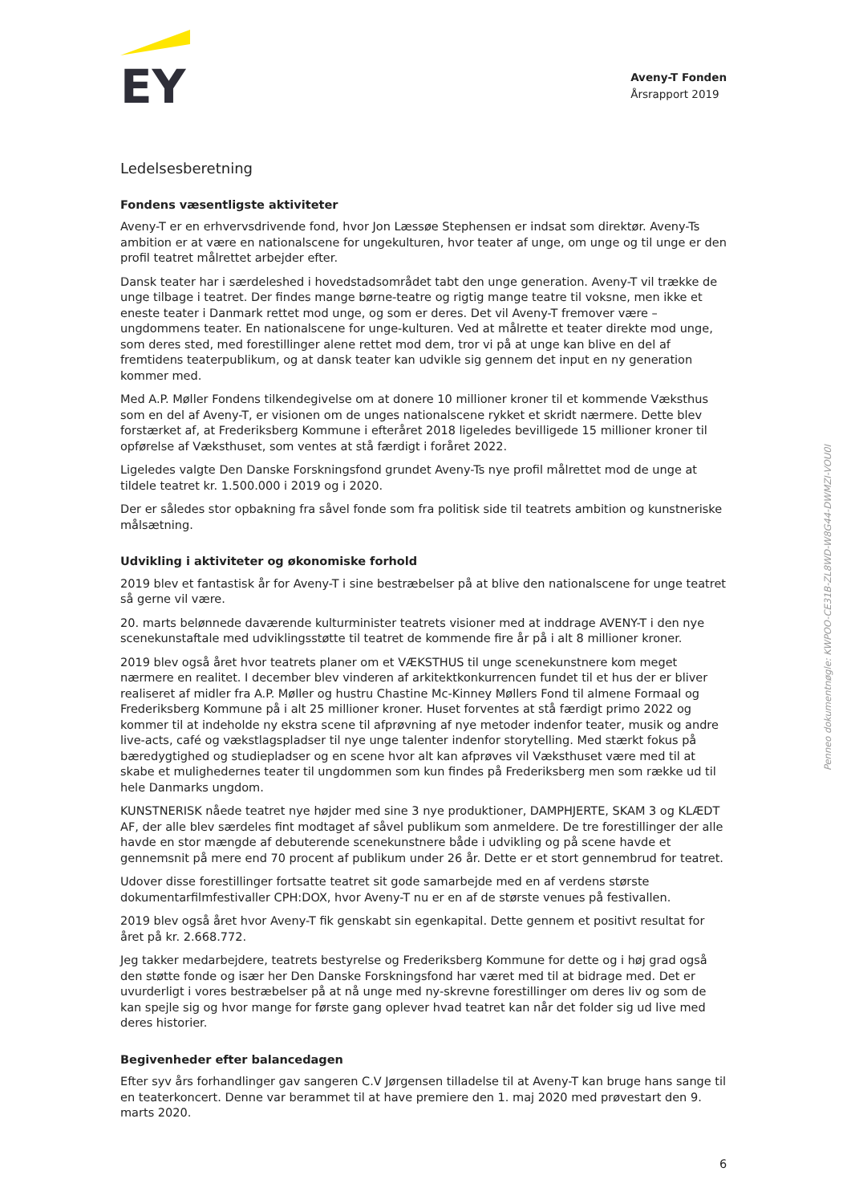EY
Aveny-T Fonden
Årsrapport 2019
Ledelsesberetning
Fondens væsentligste aktiviteter
Aveny-T er en erhvervsdrivende fond, hvor Jon Læssøe Stephensen er indsat som direktør. Aveny-Ts ambition er at være en nationalscene for ungekulturen, hvor teater af unge, om unge og til unge er den profil teatret målrettet arbejder efter.
Dansk teater har i særdeleshed i hovedstadsområdet tabt den unge generation. Aveny-T vil trække de unge tilbage i teatret. Der findes mange børne-teatre og rigtig mange teatre til voksne, men ikke et eneste teater i Danmark rettet mod unge, og som er deres. Det vil Aveny-T fremover være – ungdommens teater. En nationalscene for unge-kulturen. Ved at målrette et teater direkte mod unge, som deres sted, med forestillinger alene rettet mod dem, tror vi på at unge kan blive en del af fremtidens teaterpublikum, og at dansk teater kan udvikle sig gennem det input en ny generation kommer med.
Med A.P. Møller Fondens tilkendegivelse om at donere 10 millioner kroner til et kommende Væksthus som en del af Aveny-T, er visionen om de unges nationalscene rykket et skridt nærmere. Dette blev forstærket af, at Frederiksberg Kommune i efteråret 2018 ligeledes bevilligede 15 millioner kroner til opførelse af Væksthuset, som ventes at stå færdigt i foråret 2022.
Ligeledes valgte Den Danske Forskningsfond grundet Aveny-Ts nye profil målrettet mod de unge at tildele teatret kr. 1.500.000 i 2019 og i 2020.
Der er således stor opbakning fra såvel fonde som fra politisk side til teatrets ambition og kunstneriske målsætning.
Udvikling i aktiviteter og økonomiske forhold
2019 blev et fantastisk år for Aveny-T i sine bestræbelser på at blive den nationalscene for unge teatret så gerne vil være.
20. marts belønnede daværende kulturminister teatrets visioner med at inddrage AVENY-T i den nye scenekunstaftale med udviklingsstøtte til teatret de kommende fire år på i alt 8 millioner kroner.
2019 blev også året hvor teatrets planer om et VÆKSTHUS til unge scenekunstnere kom meget nærmere en realitet. I december blev vinderen af arkitektkonkurrencen fundet til et hus der er bliver realiseret af midler fra A.P. Møller og hustru Chastine Mc-Kinney Møllers Fond til almene Formaal og Frederiksberg Kommune på i alt 25 millioner kroner. Huset forventes at stå færdigt primo 2022 og kommer til at indeholde ny ekstra scene til afprøvning af nye metoder indenfor teater, musik og andre live-acts, café og vækstlagspladser til nye unge talenter indenfor storytelling. Med stærkt fokus på bæredygtighed og studiepladser og en scene hvor alt kan afprøves vil Væksthuset være med til at skabe et mulighedernes teater til ungdommen som kun findes på Frederiksberg men som række ud til hele Danmarks ungdom.
KUNSTNERISK nåede teatret nye højder med sine 3 nye produktioner, DAMPHJERTE, SKAM 3 og KLÆDT AF, der alle blev særdeles fint modtaget af såvel publikum som anmeldere. De tre forestillinger der alle havde en stor mængde af debuterende scenekunstnere både i udvikling og på scene havde et gennemsnit på mere end 70 procent af publikum under 26 år. Dette er et stort gennembrud for teatret.
Udover disse forestillinger fortsatte teatret sit gode samarbejde med en af verdens største dokumentarfilmfestivaller CPH:DOX, hvor Aveny-T nu er en af de største venues på festivallen.
2019 blev også året hvor Aveny-T fik genskabt sin egenkapital. Dette gennem et positivt resultat for året på kr. 2.668.772.
Jeg takker medarbejdere, teatrets bestyrelse og Frederiksberg Kommune for dette og i høj grad også den støtte fonde og især her Den Danske Forskningsfond har været med til at bidrage med. Det er uvurderligt i vores bestræbelser på at nå unge med ny-skrevne forestillinger om deres liv og som de kan spejle sig og hvor mange for første gang oplever hvad teatret kan når det folder sig ud live med deres historier.
Begivenheder efter balancedagen
Efter syv års forhandlinger gav sangeren C.V Jørgensen tilladelse til at Aveny-T kan bruge hans sange til en teaterkoncert. Denne var berammet til at have premiere den 1. maj 2020 med prøvestart den 9. marts 2020.
Penneo dokumentnøgle: KWPOO-CE31B-ZL8WD-W8G44-DWMZI-VOU0I
6